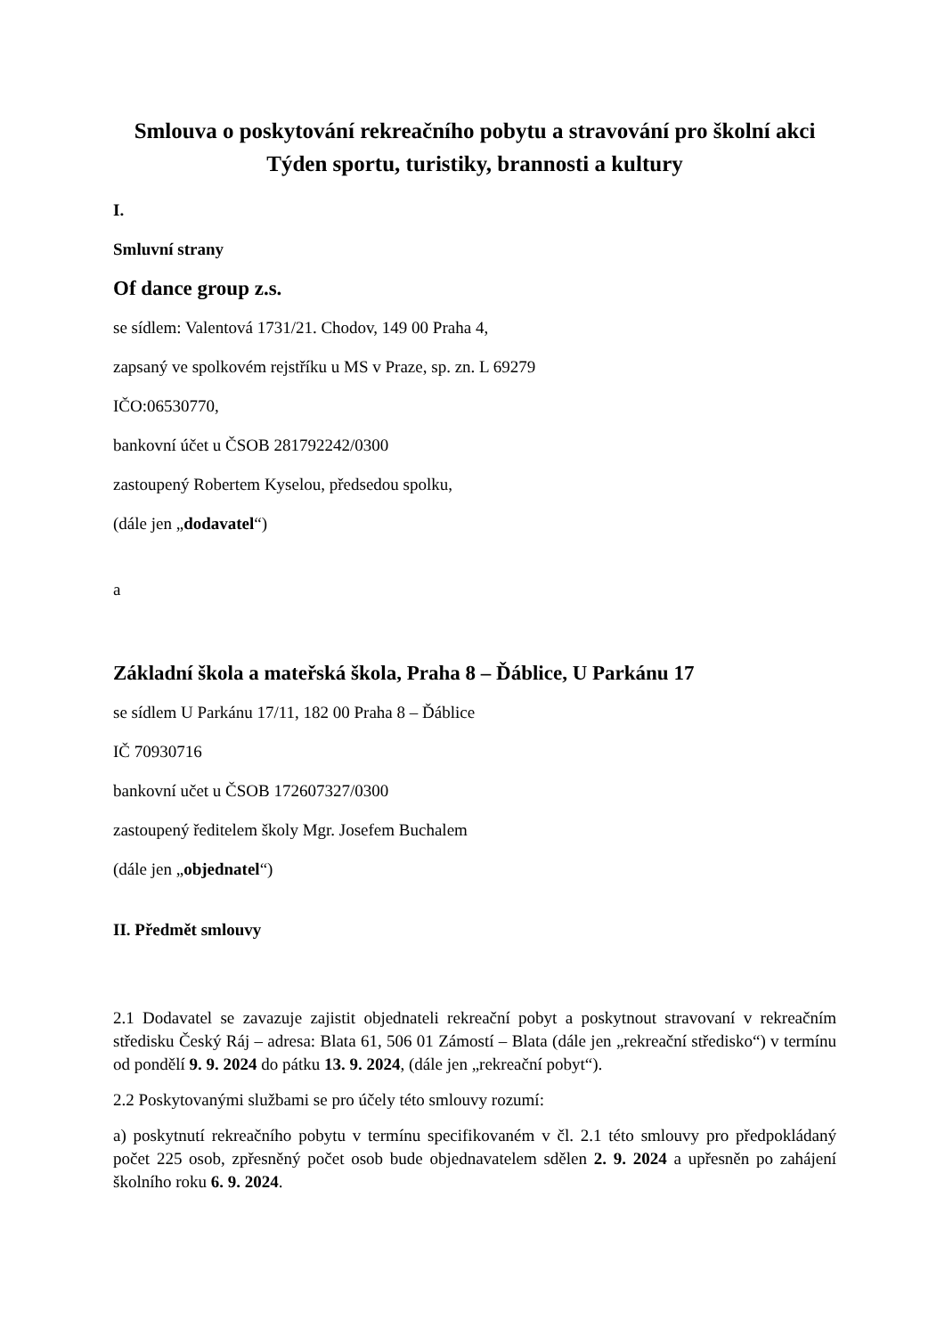Smlouva o poskytování rekreačního pobytu a stravování pro školní akci Týden sportu, turistiky, brannosti a kultury
I.
Smluvní strany
Of dance group z.s.
se sídlem: Valentová 1731/21. Chodov, 149 00 Praha 4,
zapsaný ve spolkovém rejstříku u MS v Praze, sp. zn. L 69279
IČO:06530770,
bankovní účet u ČSOB 281792242/0300
zastoupený Robertem Kyselou, předsedou spolku,
(dále jen „dodavatel“)
a
Základní škola a mateřská škola, Praha 8 – Ďáblice, U Parkánu 17
se sídlem U Parkánu 17/11, 182 00 Praha 8 – Ďáblice
IČ 70930716
bankovní učet u ČSOB 172607327/0300
zastoupený ředitelem školy Mgr. Josefem Buchalem
(dále jen „objednatel“)
II. Předmět smlouvy
2.1 Dodavatel se zavazuje zajistit objednateli rekreační pobyt a poskytnout stravovaní v rekreačním středisku Český Ráj – adresa: Blata 61, 506 01 Zámostí – Blata (dále jen „rekreační středisko“) v termínu od pondělí 9. 9. 2024 do pátku 13. 9. 2024, (dále jen „rekreační pobyt“).
2.2 Poskytovanými službami se pro účely této smlouvy rozumí:
a) poskytnutí rekreačního pobytu v termínu specifikovaném v čl. 2.1 této smlouvy pro předpokládaný počet 225 osob, zpřesněný počet osob bude objednavatelem sdělen 2. 9. 2024 a upřesněn po zahájení školního roku 6. 9. 2024.